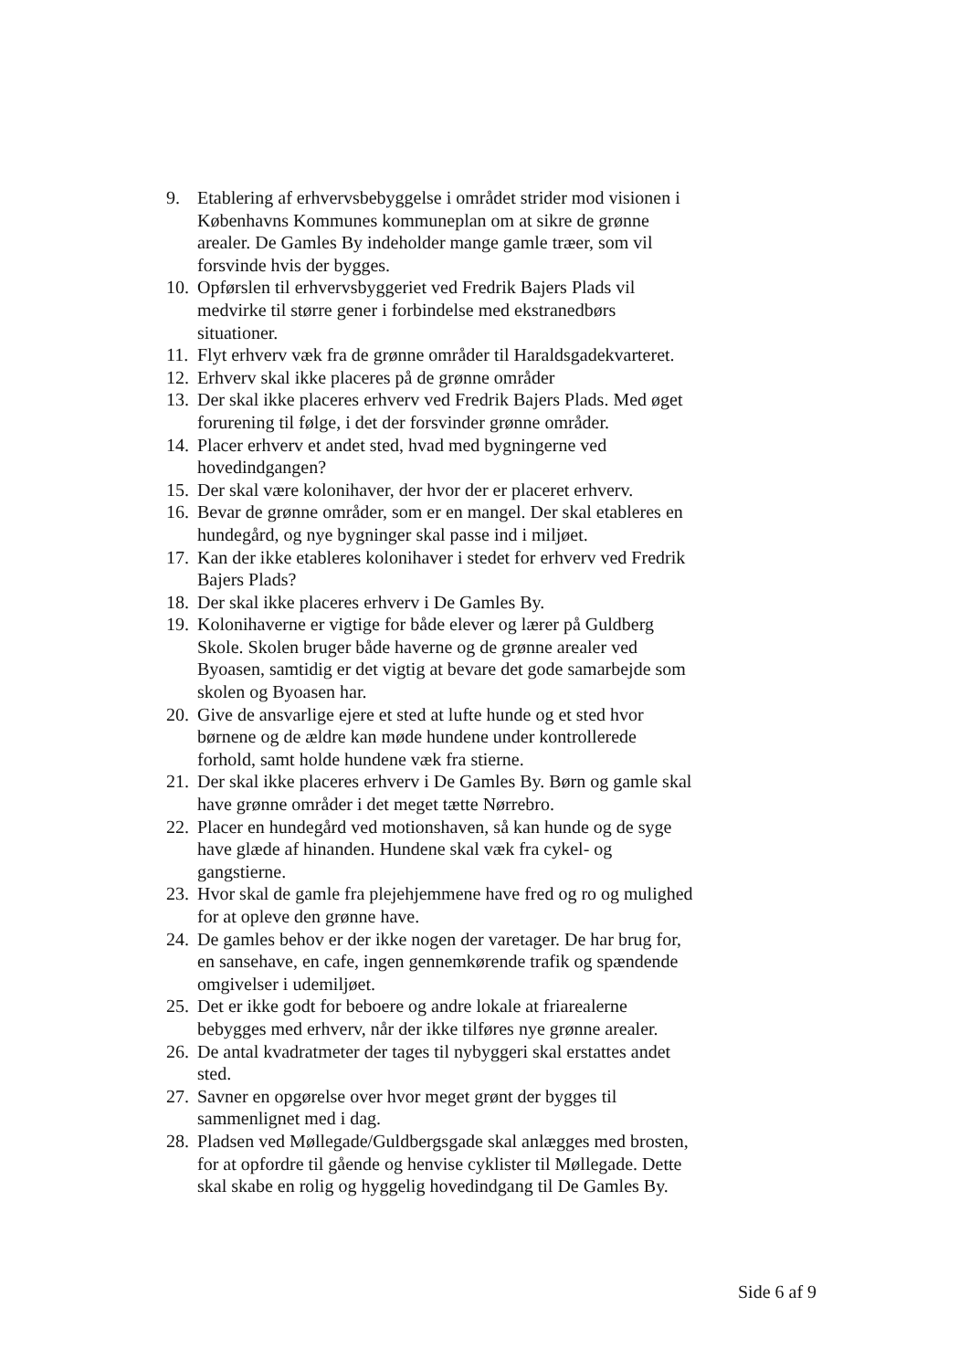9. Etablering af erhvervsbebyggelse i området strider mod visionen i Københavns Kommunes kommuneplan om at sikre de grønne arealer. De Gamles By indeholder mange gamle træer, som vil forsvinde hvis der bygges.
10. Opførslen til erhvervsbyggeriet ved Fredrik Bajers Plads vil medvirke til større gener i forbindelse med ekstranedbørs situationer.
11. Flyt erhverv væk fra de grønne områder til Haraldsgadekvarteret.
12. Erhverv skal ikke placeres på de grønne områder
13. Der skal ikke placeres erhverv ved Fredrik Bajers Plads. Med øget forurening til følge, i det der forsvinder grønne områder.
14. Placer erhverv et andet sted, hvad med bygningerne ved hovedindgangen?
15. Der skal være kolonihaver, der hvor der er placeret erhverv.
16. Bevar de grønne områder, som er en mangel. Der skal etableres en hundegård, og nye bygninger skal passe ind i miljøet.
17. Kan der ikke etableres kolonihaver i stedet for erhverv ved Fredrik Bajers Plads?
18. Der skal ikke placeres erhverv i De Gamles By.
19. Kolonihaverne er vigtige for både elever og lærer på Guldberg Skole. Skolen bruger både haverne og de grønne arealer ved Byoasen, samtidig er det vigtig at bevare det gode samarbejde som skolen og Byoasen har.
20. Give de ansvarlige ejere et sted at lufte hunde og et sted hvor børnene og de ældre kan møde hundene under kontrollerede forhold, samt holde hundene væk fra stierne.
21. Der skal ikke placeres erhverv i De Gamles By. Børn og gamle skal have grønne områder i det meget tætte Nørrebro.
22. Placer en hundegård ved motionshaven, så kan hunde og de syge have glæde af hinanden. Hundene skal væk fra cykel- og gangstierne.
23. Hvor skal de gamle fra plejehjemmene have fred og ro og mulighed for at opleve den grønne have.
24. De gamles behov er der ikke nogen der varetager. De har brug for, en sansehave, en cafe, ingen gennemkørende trafik og spændende omgivelser i udemiljøet.
25. Det er ikke godt for beboere og andre lokale at friarealerne bebygges med erhverv, når der ikke tilføres nye grønne arealer.
26. De antal kvadratmeter der tages til nybyggeri skal erstattes andet sted.
27. Savner en opgørelse over hvor meget grønt der bygges til sammenlignet med i dag.
28. Pladsen ved Møllegade/Guldbergsgade skal anlægges med brosten, for at opfordre til gående og henvise cyklister til Møllegade. Dette skal skabe en rolig og hyggelig hovedindgang til De Gamles By.
Side 6 af 9